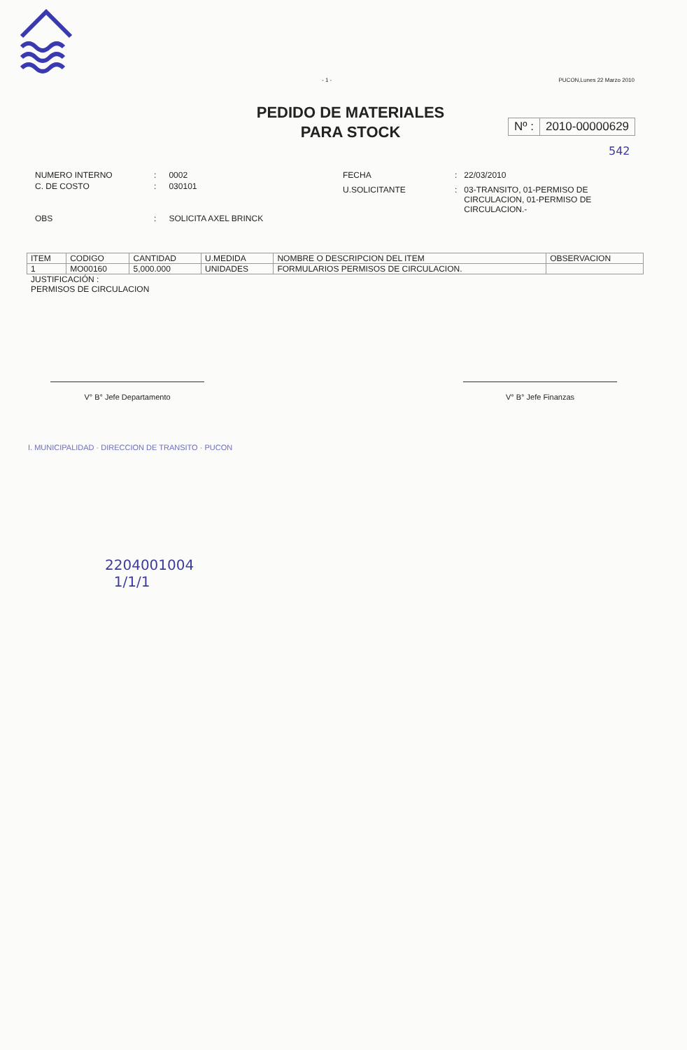- 1 - PUCON,Lunes 22 Marzo 2010
PEDIDO DE MATERIALES
PARA STOCK
Nº : 2010-00000629
542
| NUMERO INTERNO | : | 0002 |
| C. DE COSTO | : | 030101 |
| OBS | : | SOLICITA AXEL BRINCK |
| FECHA | : | 22/03/2010 |
| U.SOLICITANTE | : | 03-TRANSITO, 01-PERMISO DE CIRCULACION, 01-PERMISO DE CIRCULACION.- |
| ITEM | CODIGO | CANTIDAD | U.MEDIDA | NOMBRE O DESCRIPCION DEL ITEM | OBSERVACION |
| 1 | MO00160 | 5,000.000 | UNIDADES | FORMULARIOS PERMISOS DE CIRCULACION. | |
JUSTIFICACIÓN :
PERMISOS DE CIRCULACION
V° B° Jefe Departamento V° B° Jefe Finanzas
I. MUNICIPALIDAD · DIRECCION DE TRANSITO · PUCON
2204001004
1/1/1